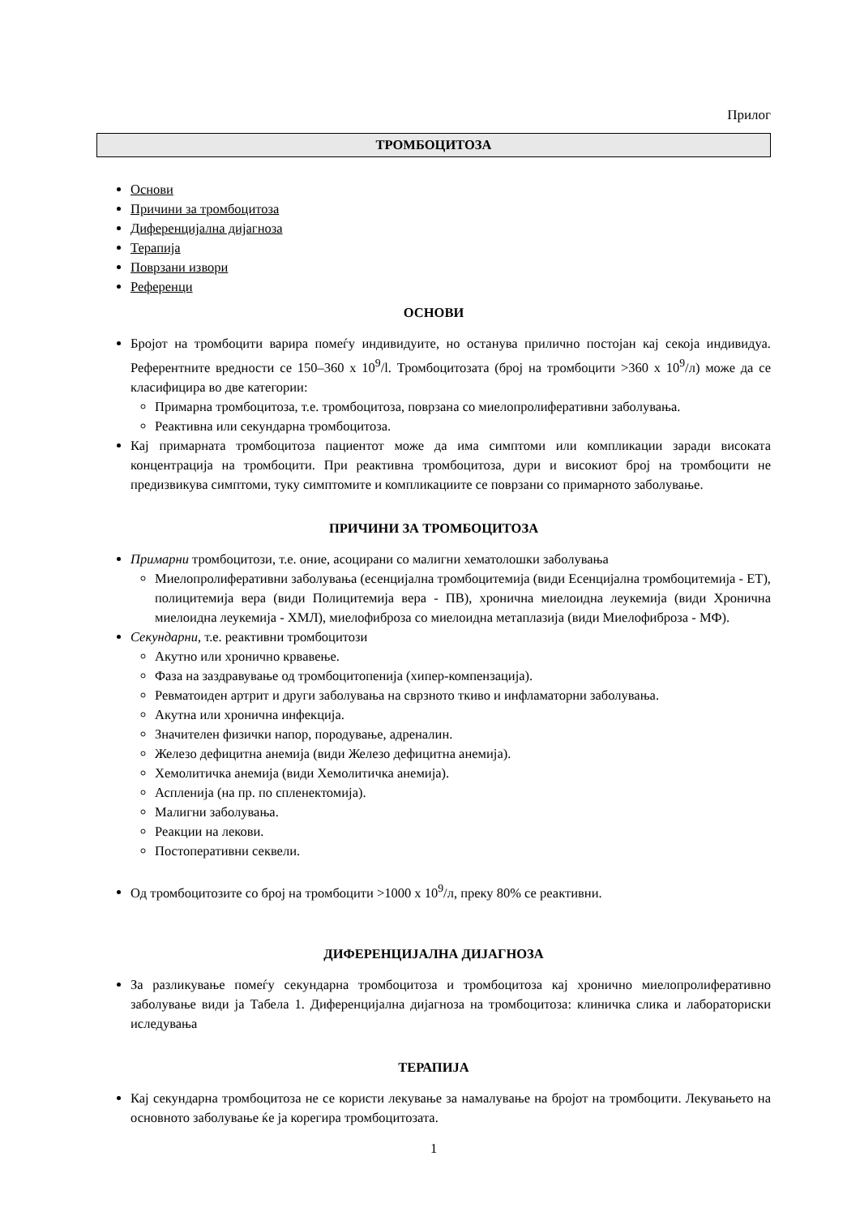Прилог
ТРОМБОЦИТОЗА
Основи
Причини за тромбоцитоза
Диференцијална дијагноза
Терапија
Поврзани извори
Референци
ОСНОВИ
Бројот на тромбоцити варира помеѓу индивидуите, но останува прилично постојан кај секоја индивидуа. Референтните вредности се 150–360 x 10<sup>9</sup>/l. Тромбоцитозата (број на тромбоцити >360 x 10<sup>9</sup>/л) може да се класифицира во две категории:
Примарна тромбоцитоза, т.е. тромбоцитоза, поврзана со миелопролиферативни заболувања.
Реактивна или секундарна тромбоцитоза.
Кај примарната тромбоцитоза пациентот може да има симптоми или компликации заради високата концентрација на тромбоцити. При реактивна тромбоцитоза, дури и високиот број на тромбоцити не предизвикува симптоми, туку симптомите и компликациите се поврзани со примарното заболување.
ПРИЧИНИ ЗА ТРОМБОЦИТОЗА
Примарни тромбоцитози, т.е. оние, асоцирани со малигни хематолошки заболувања
Миелопролиферативни заболувања (есенцијална тромбоцитемија (види Есенцијална тромбоцитемија - ЕТ), полицитемија вера (види Полицитемија вера - ПВ), хронична миелоидна леукемија (види Хронична миелоидна леукемија - ХМЛ), миелофиброза со миелоидна метаплазија (види Миелофиброза - МФ).
Секундарни, т.е. реактивни тромбоцитози
Акутно или хронично крвавење.
Фаза на заздравување од тромбоцитопенија (хипер-компензација).
Ревматоиден артрит и други заболувања на сврзното ткиво и инфламаторни заболувања.
Акутна или хронична инфекција.
Значителен физички напор, породување, адреналин.
Железо дефицитна анемија (види Железо дефицитна анемија).
Хемолитичка анемија (види Хемолитичка анемија).
Аспленија (на пр. по спленектомија).
Малигни заболувања.
Реакции на лекови.
Постоперативни секвели.
Од тромбоцитозите со број на тромбоцити >1000 x 10<sup>9</sup>/л, преку 80% се реактивни.
ДИФЕРЕНЦИЈАЛНА ДИЈАГНОЗА
За разликување помеѓу секундарна тромбоцитоза и тромбоцитоза кај хронично миелопролиферативно заболување види ја Табела 1. Диференцијална дијагноза на тромбоцитоза: клиничка слика и лабораториски иследувања
ТЕРАПИЈА
Кај секундарна тромбоцитоза не се користи лекување за намалување на бројот на тромбоцити. Лекувањето на основното заболување ќе ја корегира тромбоцитозата.
1